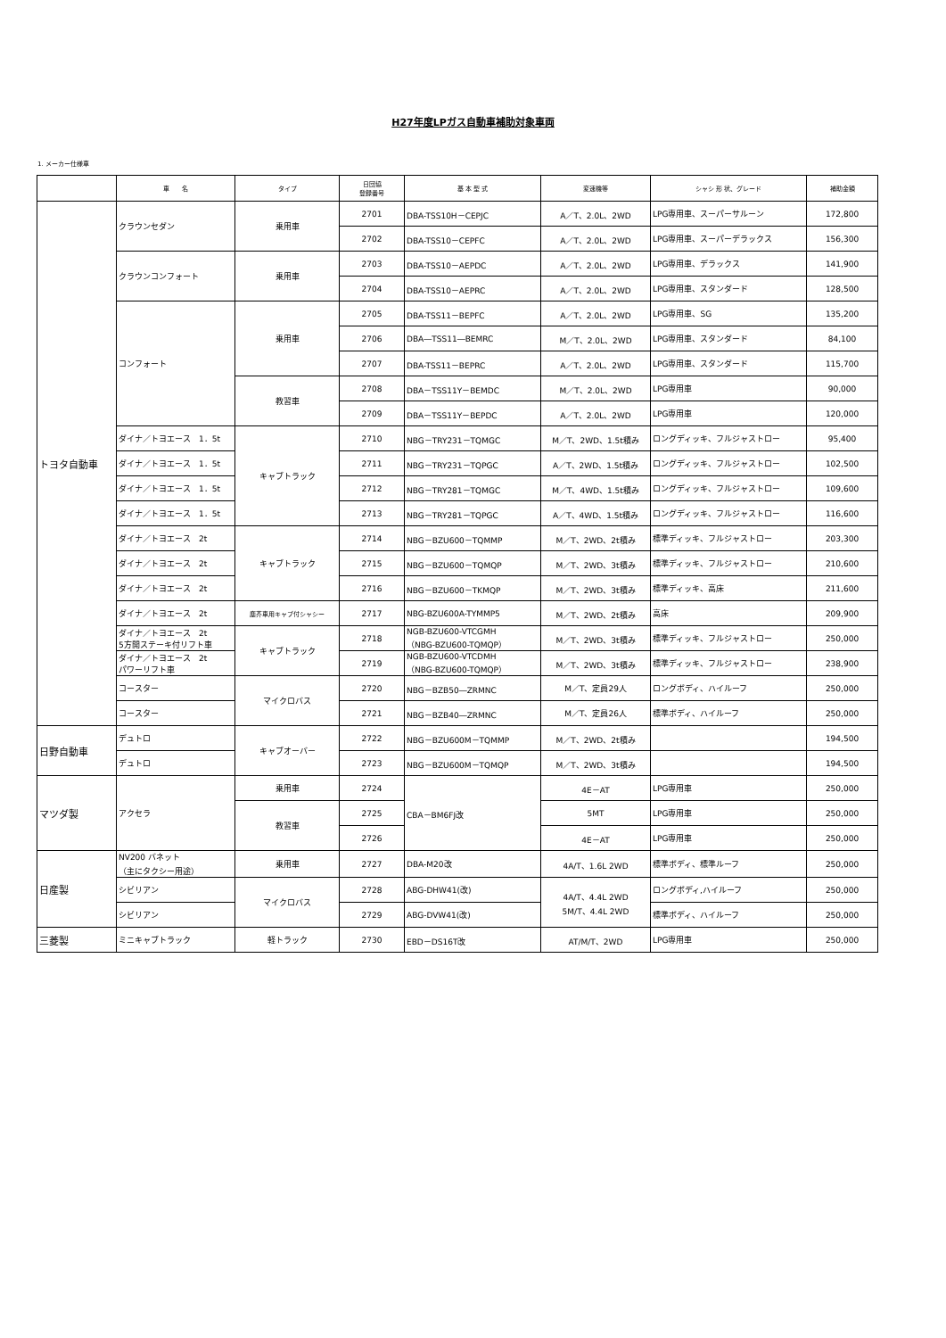H27年度LPガス自動車補助対象車両
1. メーカー仕様車
| | 車 名 | タイプ | 日団協 登録番号 | 基 本 型 式 | 変速機等 | シャシ 形 状、グレード | 補助金額 |
| --- | --- | --- | --- | --- | --- | --- | --- |
| トヨタ自動車 | クラウンセダン | 乗用車 | 2701 | DBA-TSS10H－CEPJC | A／T、2.0L、2WD | LPG専用車、スーパーサルーン | 172,800 |
| | | | 2702 | DBA-TSS10－CEPFC | A／T、2.0L、2WD | LPG専用車、スーパーデラックス | 156,300 |
| | クラウンコンフォート | 乗用車 | 2703 | DBA-TSS10－AEPDC | A／T、2.0L、2WD | LPG専用車、デラックス | 141,900 |
| | | | 2704 | DBA-TSS10－AEPRC | A／T、2.0L、2WD | LPG専用車、スタンダード | 128,500 |
| | コンフォート | 乗用車 | 2705 | DBA-TSS11－BEPFC | A／T、2.0L、2WD | LPG専用車、SG | 135,200 |
| | | | 2706 | DBA―TSS11―BEMRC | M／T、2.0L、2WD | LPG専用車、スタンダード | 84,100 |
| | | | 2707 | DBA-TSS11－BEPRC | A／T、2.0L、2WD | LPG専用車、スタンダード | 115,700 |
| | | 教習車 | 2708 | DBA－TSS11Y－BEMDC | M／T、2.0L、2WD | LPG専用車 | 90,000 |
| | | | 2709 | DBA－TSS11Y－BEPDC | A／T、2.0L、2WD | LPG専用車 | 120,000 |
| | ダイナ／トヨエース 1．5t | キャブトラック | 2710 | NBG－TRY231－TQMGC | M／T、2WD、1.5t積み | ロングディッキ、フルジャストロー | 95,400 |
| | ダイナ／トヨエース 1．5t | | 2711 | NBG－TRY231－TQPGC | A／T、2WD、1.5t積み | ロングディッキ、フルジャストロー | 102,500 |
| | ダイナ／トヨエース 1．5t | | 2712 | NBG－TRY281－TQMGC | M／T、4WD、1.5t積み | ロングディッキ、フルジャストロー | 109,600 |
| | ダイナ／トヨエース 1．5t | | 2713 | NBG－TRY281－TQPGC | A／T、4WD、1.5t積み | ロングディッキ、フルジャストロー | 116,600 |
| | ダイナ／トヨエース 2t | キャブトラック | 2714 | NBG－BZU600－TQMMP | M／T、2WD、2t積み | 標準ディッキ、フルジャストロー | 203,300 |
| | ダイナ／トヨエース 2t | | 2715 | NBG－BZU600－TQMQP | M／T、2WD、3t積み | 標準ディッキ、フルジャストロー | 210,600 |
| | ダイナ／トヨエース 2t | | 2716 | NBG－BZU600－TKMQP | M／T、2WD、3t積み | 標準ディッキ、高床 | 211,600 |
| | ダイナ／トヨエース 2t | 塵芥車用キャブ付シャシー | 2717 | NBG-BZU600A-TYMMP5 | M／T、2WD、2t積み | 高床 | 209,900 |
| | ダイナ／トヨエース 2t 5方開ステーキ付リフト車 | キャブトラック | 2718 | NGB-BZU600-VTCGMH （NBG-BZU600-TQMQP） | M／T、2WD、3t積み | 標準ディッキ、フルジャストロー | 250,000 |
| | ダイナ／トヨエース 2t パワーリフト車 | | 2719 | NGB-BZU600-VTCDMH （NBG-BZU600-TQMQP） | M／T、2WD、3t積み | 標準ディッキ、フルジャストロー | 238,900 |
| | コースター | マイクロバス | 2720 | NBG－BZB50―ZRMNC | M／T、定員29人 | ロングボディ、ハイルーフ | 250,000 |
| | コースター | | 2721 | NBG－BZB40―ZRMNC | M／T、定員26人 | 標準ボディ、ハイルーフ | 250,000 |
| 日野自動車 | デュトロ | キャブオーバー | 2722 | NBG－BZU600M－TQMMP | M／T、2WD、2t積み | | 194,500 |
| | デュトロ | | 2723 | NBG－BZU600M－TQMQP | M／T、2WD、3t積み | | 194,500 |
| マツダ製 | アクセラ | 乗用車 | 2724 | CBA－BM6FJ改 | 4E－AT | LPG専用車 | 250,000 |
| | | 教習車 | 2725 | | 5MT | LPG専用車 | 250,000 |
| | | | 2726 | | 4E－AT | LPG専用車 | 250,000 |
| 日産製 | NV200 バネット （主にタクシー用途） | 乗用車 | 2727 | DBA-M20改 | 4A/T、1.6L 2WD | 標準ボディ、標準ルーフ | 250,000 |
| | シビリアン | マイクロバス | 2728 | ABG-DHW41(改) | 4A/T、4.4L 2WD 5M/T、4.4L 2WD | ロングボディ,ハイルーフ | 250,000 |
| | シビリアン | | 2729 | ABG-DVW41(改) | | 標準ボディ、ハイルーフ | 250,000 |
| 三菱製 | ミニキャブトラック | 軽トラック | 2730 | EBD－DS16T改 | AT/M/T、2WD | LPG専用車 | 250,000 |